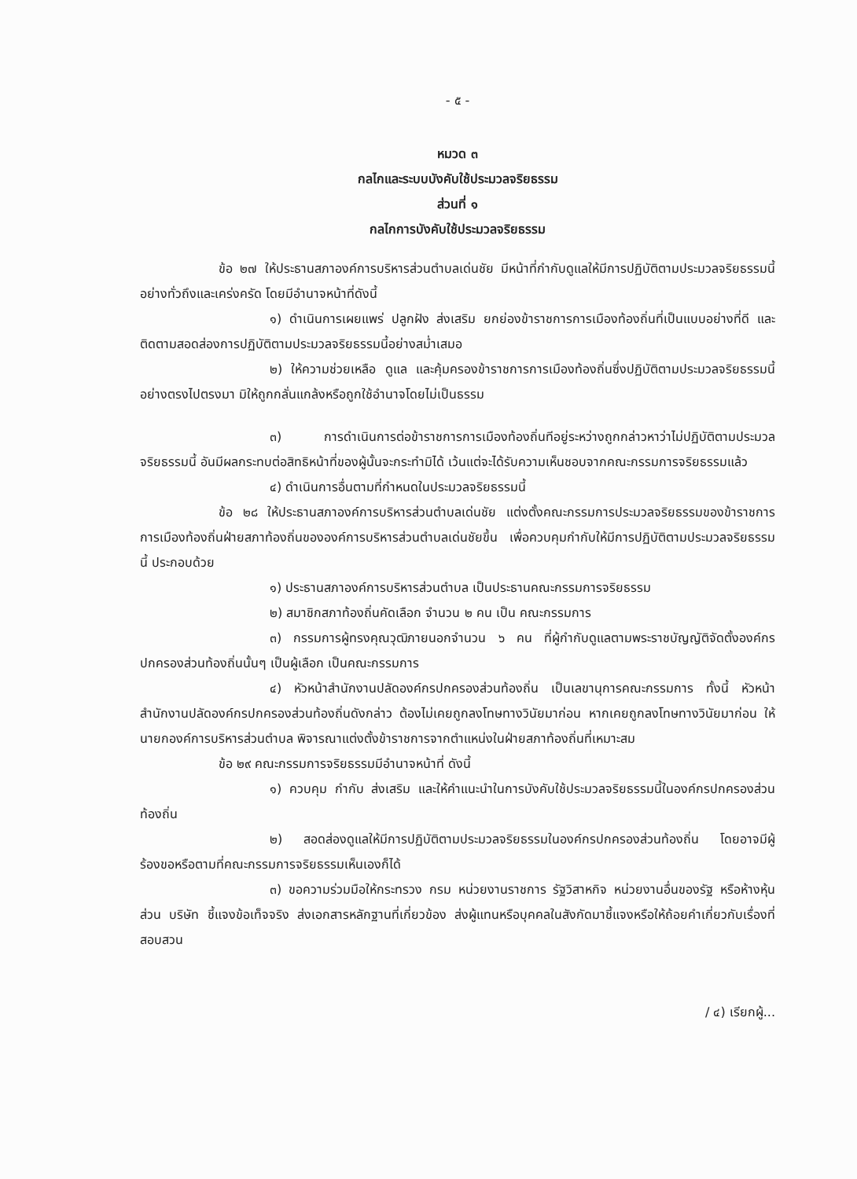- ๕ -
หมวด ๓
กลไกและระบบบังคับใช้ประมวลจริยธรรม
ส่วนที่ ๑
กลไกการบังคับใช้ประมวลจริยธรรม
ข้อ ๒๗ ให้ประธานสภาองค์การบริหารส่วนตำบลเด่นชัย มีหน้าที่กำกับดูแลให้มีการปฏิบัติตามประมวลจริยธรรมนี้อย่างทั่วถึงและเคร่งครัด โดยมีอำนาจหน้าที่ดังนี้
๑) ดำเนินการเผยแพร่ ปลูกฝัง ส่งเสริม ยกย่องข้าราชการการเมืองท้องถิ่นที่เป็นแบบอย่างที่ดี และติดตามสอดส่องการปฏิบัติตามประมวลจริยธรรมนี้อย่างสม่ำเสมอ
๒) ให้ความช่วยเหลือ ดูแล และคุ้มครองข้าราชการการเมืองท้องถิ่นซึ่งปฏิบัติตามประมวลจริยธรรมนี้อย่างตรงไปตรงมา มิให้ถูกกลั่นแกล้งหรือถูกใช้อำนาจโดยไม่เป็นธรรม
๓) การดำเนินการต่อข้าราชการการเมืองท้องถิ่นทีอยู่ระหว่างถูกกล่าวหาว่าไม่ปฏิบัติตามประมวลจริยธรรมนี้ อันมีผลกระทบต่อสิทธิหน้าที่ของผู้นั้นจะกระทำมิได้ เว้นแต่จะได้รับความเห็นชอบจากคณะกรรมการจริยธรรมแล้ว
๔) ดำเนินการอื่นตามที่กำหนดในประมวลจริยธรรมนี้
ข้อ ๒๘ ให้ประธานสภาองค์การบริหารส่วนตำบลเด่นชัย แต่งตั้งคณะกรรมการประมวลจริยธรรมของข้าราชการการเมืองท้องถิ่นฝ่ายสภาท้องถิ่นขององค์การบริหารส่วนตำบลเด่นชัยขึ้น เพื่อควบคุมกำกับให้มีการปฏิบัติตามประมวลจริยธรรมนี้ ประกอบด้วย
๑) ประธานสภาองค์การบริหารส่วนตำบล เป็นประธานคณะกรรมการจริยธรรม
๒) สมาชิกสภาท้องถิ่นคัดเลือก จำนวน ๒ คน เป็น คณะกรรมการ
๓) กรรมการผู้ทรงคุณวุฒิภายนอกจำนวน ๖ คน ที่ผู้กำกับดูแลตามพระราชบัญญัติจัดตั้งองค์กรปกครองส่วนท้องถิ่นนั้นๆ เป็นผู้เลือก เป็นคณะกรรมการ
๔) หัวหน้าสำนักงานปลัดองค์กรปกครองส่วนท้องถิ่น เป็นเลขานุการคณะกรรมการ ทั้งนี้ หัวหน้าสำนักงานปลัดองค์กรปกครองส่วนท้องถิ่นดังกล่าว ต้องไม่เคยถูกลงโทษทางวินัยมาก่อน หากเคยถูกลงโทษทางวินัยมาก่อน ให้นายกองค์การบริหารส่วนตำบล พิจารณาแต่งตั้งข้าราชการจากตำแหน่งในฝ่ายสภาท้องถิ่นที่เหมาะสม
ข้อ ๒๙ คณะกรรมการจริยธรรมมีอำนาจหน้าที่ ดังนี้
๑) ควบคุม กำกับ ส่งเสริม และให้คำแนะนำในการบังคับใช้ประมวลจริยธรรมนี้ในองค์กรปกครองส่วนท้องถิ่น
๒) สอดส่องดูแลให้มีการปฏิบัติตามประมวลจริยธรรมในองค์กรปกครองส่วนท้องถิ่น โดยอาจมีผู้ร้องขอหรือตามที่คณะกรรมการจริยธรรมเห็นเองก็ได้
๓) ขอความร่วมมือให้กระทรวง กรม หน่วยงานราชการ รัฐวิสาหกิจ หน่วยงานอื่นของรัฐ หรือห้างหุ้นส่วน บริษัท ชี้แจงข้อเท็จจริง ส่งเอกสารหลักฐานที่เกี่ยวข้อง ส่งผู้แทนหรือบุคคลในสังกัดมาชี้แจงหรือให้ถ้อยคำเกี่ยวกับเรื่องที่สอบสวน
/ ๔) เรียกผู้...